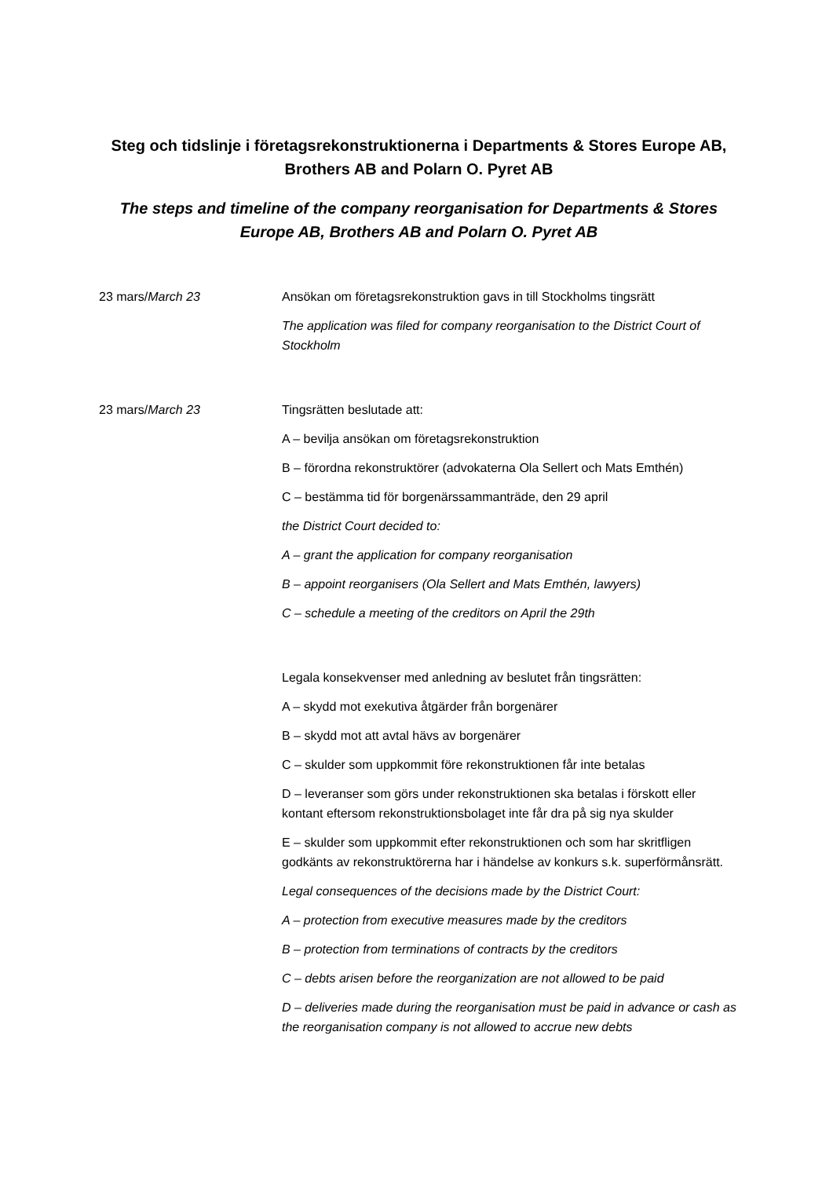Steg och tidslinje i företagsrekonstruktionerna i Departments & Stores Europe AB, Brothers AB and Polarn O. Pyret AB
The steps and timeline of the company reorganisation for Departments & Stores Europe AB, Brothers AB and Polarn O. Pyret AB
23 mars/March 23 Ansökan om företagsrekonstruktion gavs in till Stockholms tingsrätt
The application was filed for company reorganisation to the District Court of Stockholm
23 mars/March 23 Tingsrätten beslutade att:
A – bevilja ansökan om företagsrekonstruktion
B – förordna rekonstruktörer (advokaterna Ola Sellert och Mats Emthén)
C – bestämma tid för borgenärssammanträde, den 29 april
the District Court decided to:
A – grant the application for company reorganisation
B – appoint reorganisers (Ola Sellert and Mats Emthén, lawyers)
C – schedule a meeting of the creditors on April the 29th
Legala konsekvenser med anledning av beslutet från tingsrätten:
A – skydd mot exekutiva åtgärder från borgenärer
B – skydd mot att avtal hävs av borgenärer
C – skulder som uppkommit före rekonstruktionen får inte betalas
D – leveranser som görs under rekonstruktionen ska betalas i förskott eller kontant eftersom rekonstruktionsbolaget inte får dra på sig nya skulder
E – skulder som uppkommit efter rekonstruktionen och som har skritfligen godkänts av rekonstruktörerna har i händelse av konkurs s.k. superförmånsrätt.
Legal consequences of the decisions made by the District Court:
A – protection from executive measures made by the creditors
B – protection from terminations of contracts by the creditors
C – debts arisen before the reorganization are not allowed to be paid
D – deliveries made during the reorganisation must be paid in advance or cash as the reorganisation company is not allowed to accrue new debts